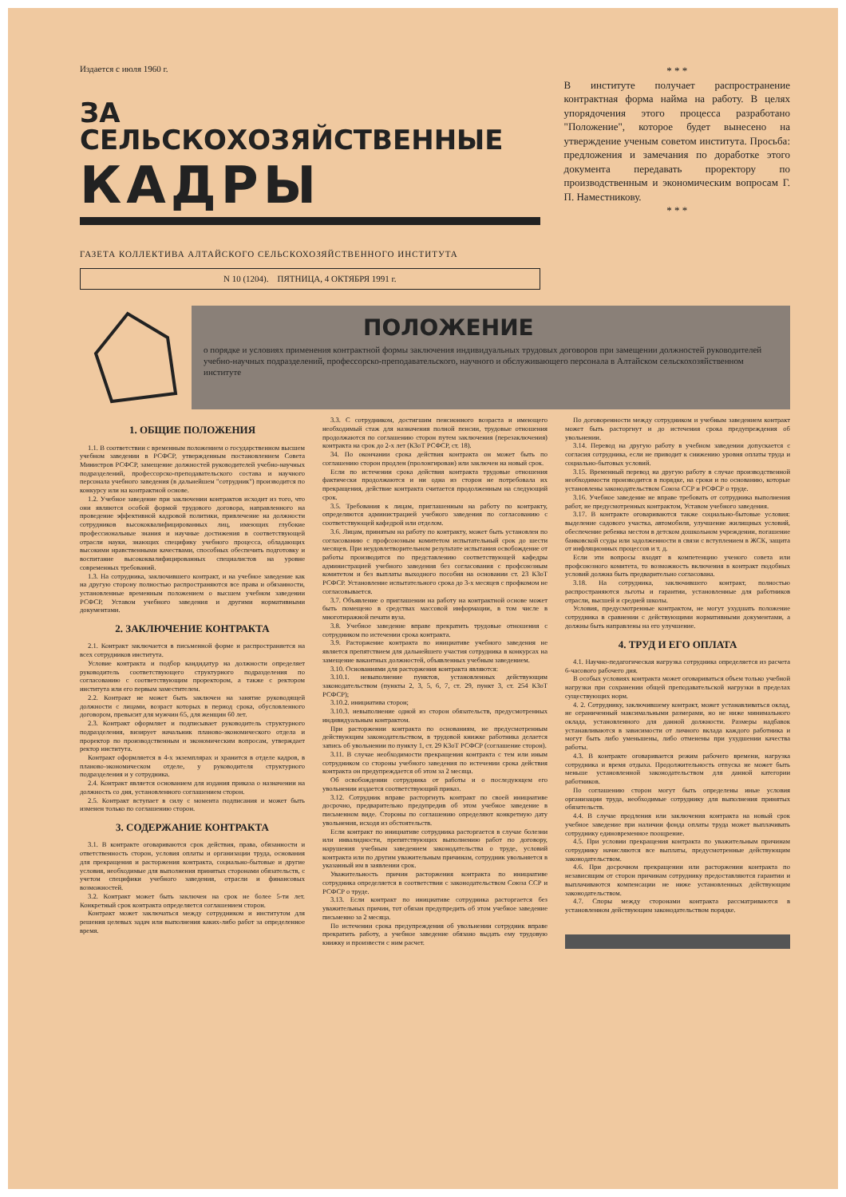Издается с июля 1960 г.
ЗА СЕЛЬСКОХОЗЯЙСТВЕННЫЕ
КАДРЫ
ГАЗЕТА КОЛЛЕКТИВА АЛТАЙСКОГО СЕЛЬСКОХОЗЯЙСТВЕННОГО ИНСТИТУТА
N 10 (1204). ПЯТНИЦА, 4 ОКТЯБРЯ 1991 г.
* * *
В институте получает распространение контрактная форма найма на работу. В целях упорядочения этого процесса разработано "Положение", которое будет вынесено на утверждение ученым советом института. Просьба: предложения и замечания по доработке этого документа передавать проректору по производственным и экономическим вопросам Г. П. Наместникову.
* * *
ПОЛОЖЕНИЕ
о порядке и условиях применения контрактной формы заключения индивидуальных трудовых договоров при замещении должностей руководителей учебно-научных подразделений, профессорско-преподавательского, научного и обслуживающего персонала в Алтайском сельскохозяйственном институте
1. ОБЩИЕ ПОЛОЖЕНИЯ
1.1. В соответствии с временным положением о государственном высшем учебном заведении в РСФСР, утвержденным постановлением Совета Министров РСФСР, замещение должностей руководителей учебно-научных подразделений, профессорско-преподавательского состава и научного персонала учебного заведения (в дальнейшем "сотрудник") производится по конкурсу или на контрактной основе.
1.2. Учебное заведение при заключении контрактов исходит из того, что они являются особой формой трудового договора, направленного на проведение эффективной кадровой политики, привлечение на должности сотрудников высококвалифицированных лиц, имеющих глубокие профессиональные знания и научные достижения в соответствующей отрасли науки, знающих специфику учебного процесса, обладающих высокими нравственными качествами, способных обеспечить подготовку и воспитание высококвалифицированных специалистов на уровне современных требований.
1.3. На сотрудника, заключившего контракт, и на учебное заведение как на другую сторону полностью распространяются все права и обязанности, установленные временным положением о высшем учебном заведении РСФСР, Уставом учебного заведения и другими нормативными документами.
2. ЗАКЛЮЧЕНИЕ КОНТРАКТА
2.1. Контракт заключается в письменной форме и распространяется на всех сотрудников института.
Условие контракта и подбор кандидатур на должности определяет руководитель соответствующего структурного подразделения по согласованию с соответствующим проректором, а также с ректором института или его первым заместителем.
2.2. Контракт не может быть заключен на занятие руководящей должности с лицами, возраст которых в период срока, обусловленного договором, превысит для мужчин 65, для женщин 60 лет.
2.3. Контракт оформляет и подписывает руководитель структурного подразделения, визирует начальник планово-экономического отдела и проректор по производственным и экономическим вопросам, утверждает ректор института.
Контракт оформляется в 4-х экземплярах и хранится в отделе кадров, в планово-экономическом отделе, у руководителя структурного подразделения и у сотрудника.
2.4. Контракт является основанием для издания приказа о назначении на должность со дня, установленного соглашением сторон.
2.5. Контракт вступает в силу с момента подписания и может быть изменен только по соглашению сторон.
3. СОДЕРЖАНИЕ КОНТРАКТА
3.1. В контракте оговариваются срок действия, права, обязанности и ответственность сторон, условия оплаты и организации труда, основания для прекращения и расторжения контракта, социально-бытовые и другие условия, необходимые для выполнения принятых сторонами обязательств, с учетом специфики учебного заведения, отрасли и финансовых возможностей.
3.2. Контракт может быть заключен на срок не более 5-ти лет. Конкретный срок контракта определяется соглашением сторон.
Контракт может заключаться между сотрудником и институтом для решения целевых задач или выполнения каких-либо работ за определенное время.
3.3. С сотрудником, достигшим пенсионного возраста и имеющего необходимый стаж для назначения полной пенсии, трудовые отношения продолжаются по соглашению сторон путем заключения (перезаключения) контракта на срок до 2-х лет (КЗоТ РСФСР, ст. 18).
34. По окончании срока действия контракта он может быть по соглашению сторон продлен (пролонгирован) или заключен на новый срок.
Если по истечении срока действия контракта трудовые отношения фактически продолжаются и ни одна из сторон не потребовала их прекращения, действие контракта считается продолженным на следующий срок.
3.5. Требования к лицам, приглашенным на работу по контракту, определяются администрацией учебного заведения по согласованию с соответствующей кафедрой или отделом.
3.6. Лицам, принятым на работу по контракту, может быть установлен по согласованию с профсоюзным комитетом испытательный срок до шести месяцев. При неудовлетворительном результате испытания освобождение от работы производится по представлению соответствующей кафедры администрацией учебного заведения без согласования с профсоюзным комитетом и без выплаты выходного пособия на основании ст. 23 КЗоТ РСФСР. Установление испытательного срока до 3-х месяцев с профкомом не согласовывается.
3.7. Объявление о приглашении на работу на контрактной основе может быть помещено в средствах массовой информации, в том числе в многотиражной печати вуза.
3.8. Учебное заведение вправе прекратить трудовые отношения с сотрудником по истечении срока контракта.
3.9. Расторжение контракта по инициативе учебного заведения не является препятствием для дальнейшего участия сотрудника в конкурсах на замещение вакантных должностей, объявленных учебным заведением.
3.10. Основаниями для расторжения контракта являются:
3.10.1. невыполнение пунктов, установленных действующим законодательством (пункты 2, 3, 5, 6, 7, ст. 29, пункт 3, ст. 254 КЗоТ РСФСР);
3.10.2. инициатива сторон;
3.10.3. невыполнение одной из сторон обязательств, предусмотренных индивидуальным контрактом.
При расторжении контракта по основаниям, не предусмотренным действующим законодательством, в трудовой книжке работника делается запись об увольнении по пункту 1, ст. 29 КЗоТ РСФСР (соглашение сторон).
3.11. В случае необходимости прекращения контракта с тем или иным сотрудником со стороны учебного заведения по истечении срока действия контракта он предупреждается об этом за 2 месяца.
Об освобождении сотрудника от работы и о последующем его увольнении издается соответствующий приказ.
3.12. Сотрудник вправе расторгнуть контракт по своей инициативе досрочно, предварительно предупредив об этом учебное заведение в письменном виде. Стороны по соглашению определяют конкретную дату увольнения, исходя из обстоятельств.
Если контракт по инициативе сотрудника расторгается в случае болезни или инвалидности, препятствующих выполнению работ по договору, нарушения учебным заведением законодательства о труде, условий контракта или по другим уважительным причинам, сотрудник увольняется в указанный им в заявлении срок.
Уважительность причин расторжения контракта по инициативе сотрудника определяется в соответствии с законодательством Союза ССР и РСФСР о труде.
3.13. Если контракт по инициативе сотрудника расторгается без уважительных причин, тот обязан предупредить об этом учебное заведение письменно за 2 месяца.
По истечении срока предупреждения об увольнении сотрудник вправе прекратить работу, а учебное заведение обязано выдать ему трудовую книжку и произвести с ним расчет.
По договоренности между сотрудником и учебным заведением контракт может быть расторгнут и до истечения срока предупреждения об увольнении.
3.14. Перевод на другую работу в учебном заведении допускается с согласия сотрудника, если не приводит к снижению уровня оплаты труда и социально-бытовых условий.
3.15. Временный перевод на другую работу в случае производственной необходимости производится в порядке, на сроки и по основанию, которые установлены законодательством Союза ССР и РСФСР о труде.
3.16. Учебное заведение не вправе требовать от сотрудника выполнения работ, не предусмотренных контрактом, Уставом учебного заведения.
3.17. В контракте оговариваются также социально-бытовые условия: выделение садового участка, автомобиля, улучшение жилищных условий, обеспечение ребенка местом в детском дошкольном учреждении, погашение банковской ссуды или задолженности в связи с вступлением в ЖСК, защита от инфляционных процессов и т. д.
Если эти вопросы входят в компетенцию ученого совета или профсоюзного комитета, то возможность включения в контракт подобных условий должна быть предварительно согласована.
3.18. На сотрудника, заключившего контракт, полностью распространяются льготы и гарантии, установленные для работников отрасли, высшей и средней школы.
Условия, предусмотренные контрактом, не могут ухудшать положение сотрудника в сравнении с действующими нормативными документами, а должны быть направлены на его улучшение.
4. ТРУД И ЕГО ОПЛАТА
4.1. Научно-педагогическая нагрузка сотрудника определяется из расчета 6-часового рабочего дня.
В особых условиях контракта может оговариваться объем только учебной нагрузки при сохранении общей преподавательской нагрузки в пределах существующих норм.
4. 2. Сотруднику, заключившему контракт, может устанавливаться оклад, не ограниченный максимальными размерами, но не ниже минимального оклада, установленного для данной должности. Размеры надбавок устанавливаются в зависимости от личного вклада каждого работника и могут быть либо уменьшены, либо отменены при ухудшении качества работы.
4.3. В контракте оговаривается режим рабочего времени, нагрузка сотрудника и время отдыха. Продолжительность отпуска не может быть меньше установленной законодательством для данной категории работников.
По соглашению сторон могут быть определены иные условия организации труда, необходимые сотруднику для выполнения принятых обязательств.
4.4. В случае продления или заключения контракта на новый срок учебное заведение при наличии фонда оплаты труда может выплачивать сотруднику единовременное поощрение.
4.5. При условии прекращения контракта по уважительным причинам сотруднику начисляются все выплаты, предусмотренные действующим законодательством.
4.6. При досрочном прекращении или расторжении контракта по независящим от сторон причинам сотруднику предоставляются гарантии и выплачиваются компенсации не ниже установленных действующим законодательством.
4.7. Споры между сторонами контракта рассматриваются в установленном действующим законодательством порядке.